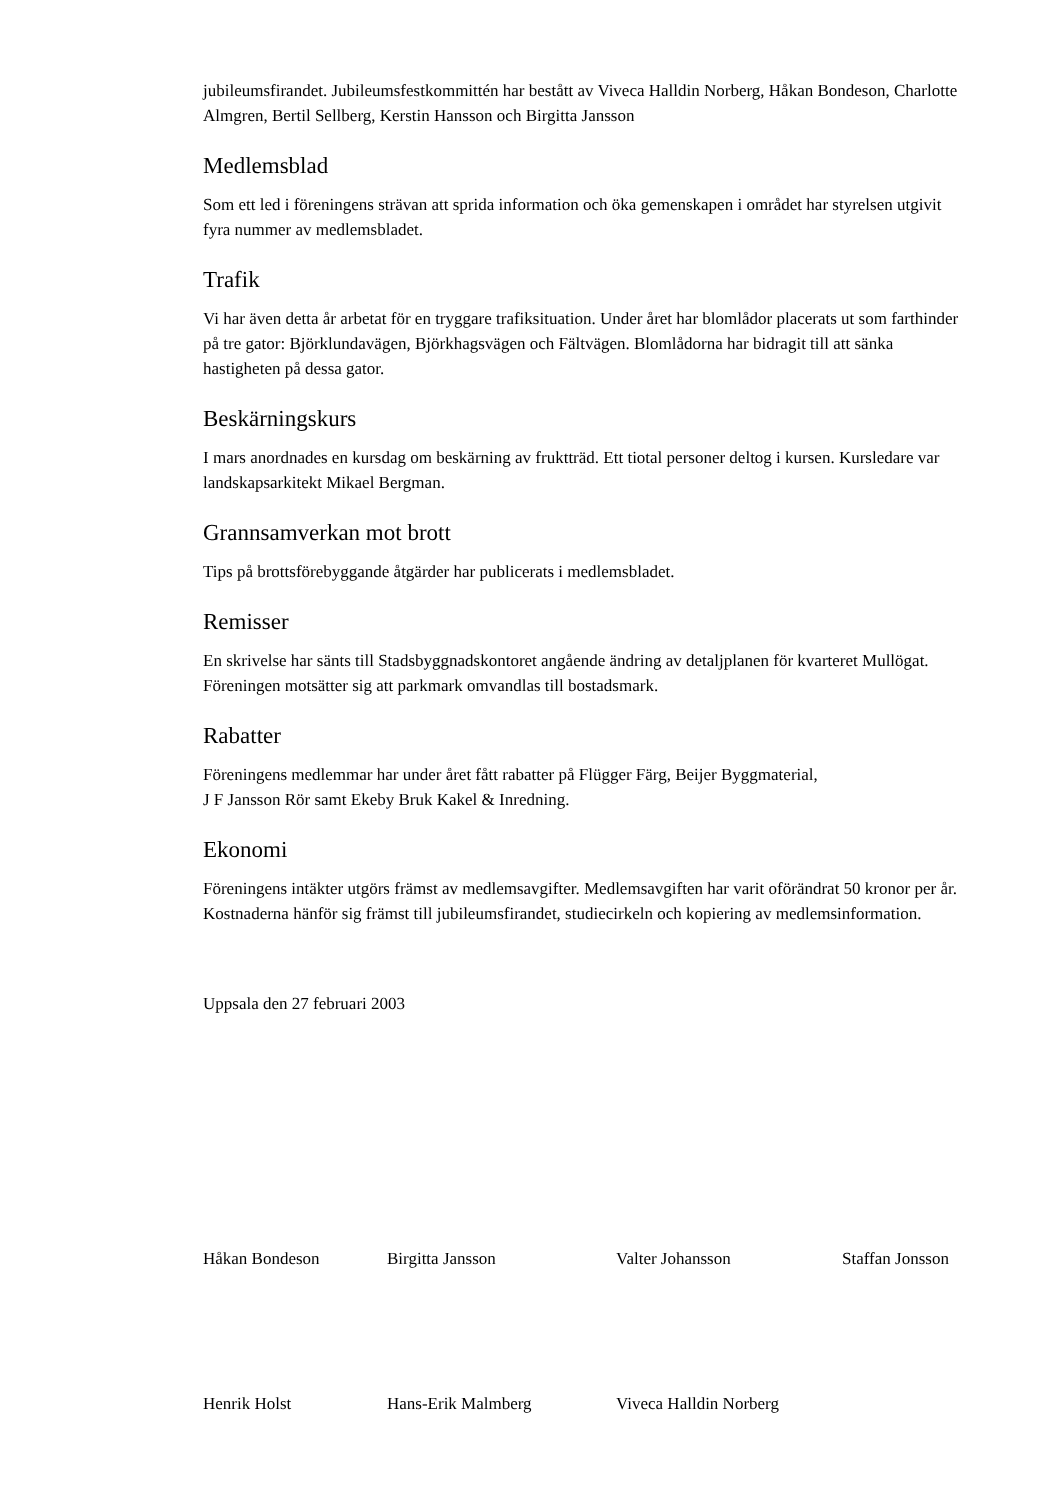jubileumsfirandet. Jubileumsfestkommittén har bestått av Viveca Halldin Norberg, Håkan Bondeson, Charlotte Almgren, Bertil Sellberg, Kerstin Hansson och Birgitta Jansson
Medlemsblad
Som ett led i föreningens strävan att sprida information och öka gemenskapen i området har styrelsen utgivit fyra nummer av medlemsbladet.
Trafik
Vi har även detta år arbetat för en tryggare trafiksituation. Under året har blomlådor placerats ut som farthinder på tre gator: Björklundavägen, Björkhagsvägen och Fältvägen. Blomlådorna har bidragit till att sänka hastigheten på dessa gator.
Beskärningskurs
I mars anordnades en kursdag om beskärning av fruktträd. Ett tiotal personer deltog i kursen. Kursledare var landskapsarkitekt Mikael Bergman.
Grannsamverkan mot brott
Tips på brottsförebyggande åtgärder har publicerats i medlemsbladet.
Remisser
En skrivelse har sänts till Stadsbyggnadskontoret angående ändring av detaljplanen för kvarteret Mullögat. Föreningen motsätter sig att parkmark omvandlas till bostadsmark.
Rabatter
Föreningens medlemmar har under året fått rabatter på Flügger Färg, Beijer Byggmaterial,
J F Jansson Rör samt Ekeby Bruk Kakel & Inredning.
Ekonomi
Föreningens intäkter utgörs främst av medlemsavgifter. Medlemsavgiften har varit oförändrat 50 kronor per år. Kostnaderna hänför sig främst till jubileumsfirandet, studiecirkeln och kopiering av medlemsinformation.
Uppsala den 27 februari 2003
Håkan Bondeson Birgitta Jansson Valter Johansson Staffan Jonsson
Henrik Holst Hans-Erik Malmberg Viveca Halldin Norberg